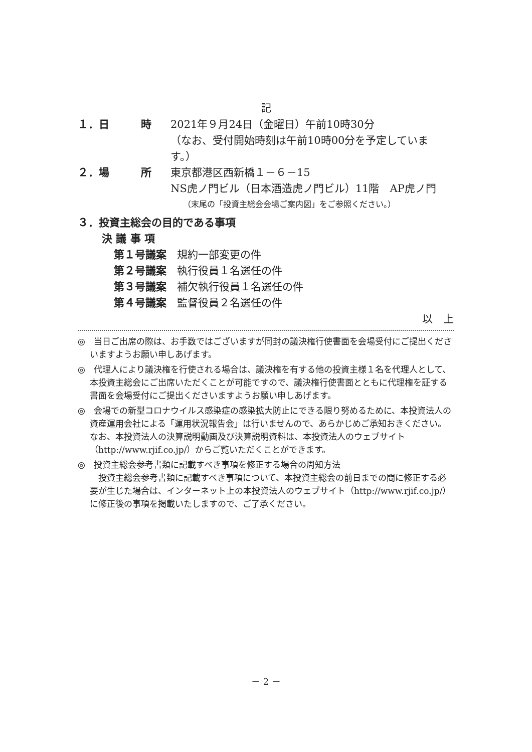記
１．日　　　時 2021年９月24日（金曜日）午前10時30分
（なお、受付開始時刻は午前10時00分を予定していま
す。）
２．場　　　所 東京都港区西新橋１－６－15
NS虎ノ門ビル（日本酒造虎ノ門ビル）11階　AP虎ノ門
（末尾の「投資主総会会場ご案内図」をご参照ください。）
３．投資主総会の目的である事項
決 議 事 項
第１号議案　規約一部変更の件
第２号議案　執行役員１名選任の件
第３号議案　補欠執行役員１名選任の件
第４号議案　監督役員２名選任の件
以　上
◎　当日ご出席の際は、お手数ではございますが同封の議決権行使書面を会場受付にご提出くださいますようお願い申しあげます。
◎　代理人により議決権を行使される場合は、議決権を有する他の投資主様１名を代理人として、本投資主総会にご出席いただくことが可能ですので、議決権行使書面とともに代理権を証する書面を会場受付にご提出くださいますようお願い申しあげます。
◎　会場での新型コロナウイルス感染症の感染拡大防止にできる限り努めるために、本投資法人の資産運用会社による「運用状況報告会」は行いませんので、あらかじめご承知おきください。なお、本投資法人の決算説明動画及び決算説明資料は、本投資法人のウェブサイト（http://www.rjif.co.jp/）からご覧いただくことができます。
◎　投資主総会参考書類に記載すべき事項を修正する場合の周知方法
　投資主総会参考書類に記載すべき事項について、本投資主総会の前日までの間に修正する必要が生じた場合は、インターネット上の本投資法人のウェブサイト（http://www.rjif.co.jp/）に修正後の事項を掲載いたしますので、ご了承ください。
－ 2 －